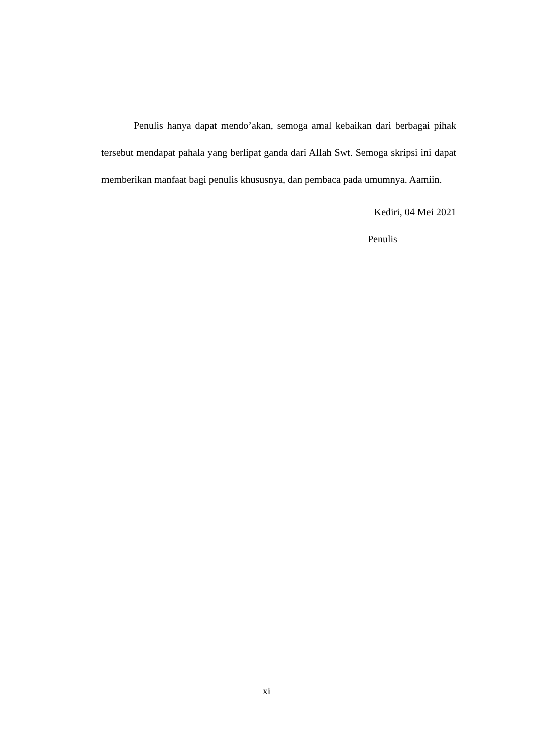Penulis hanya dapat mendo’akan, semoga amal kebaikan dari berbagai pihak tersebut mendapat pahala yang berlipat ganda dari Allah Swt. Semoga skripsi ini dapat memberikan manfaat bagi penulis khususnya, dan pembaca pada umumnya. Aamiin.
Kediri, 04 Mei 2021
Penulis
xi